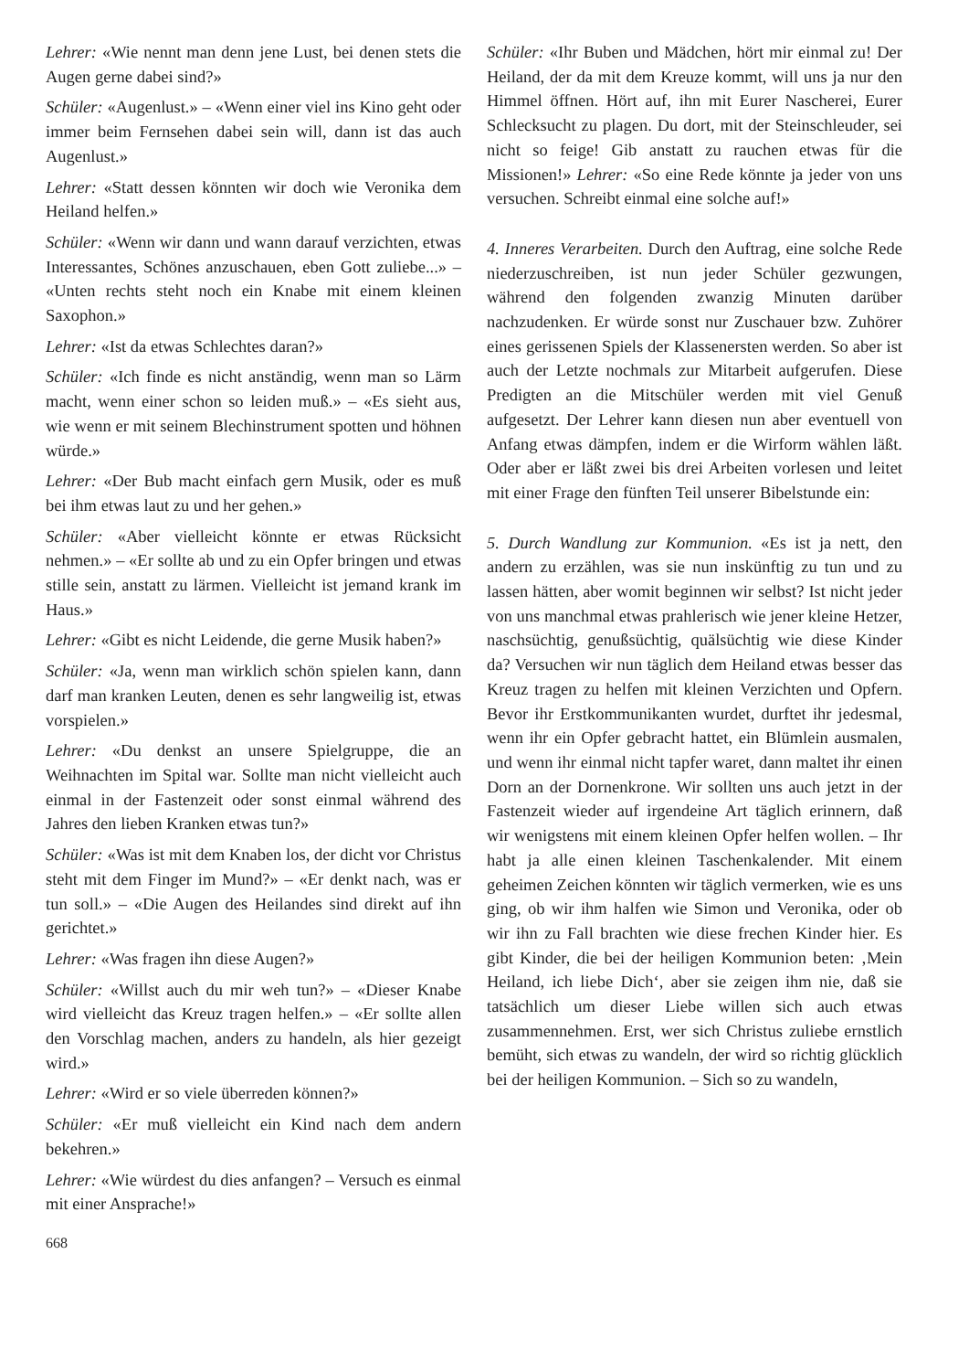Lehrer: «Wie nennt man denn jene Lust, bei denen stets die Augen gerne dabei sind?»
Schüler: «Augenlust.» – «Wenn einer viel ins Kino geht oder immer beim Fernsehen dabei sein will, dann ist das auch Augenlust.»
Lehrer: «Statt dessen könnten wir doch wie Veronika dem Heiland helfen.»
Schüler: «Wenn wir dann und wann darauf verzichten, etwas Interessantes, Schönes anzuschauen, eben Gott zuliebe...» – «Unten rechts steht noch ein Knabe mit einem kleinen Saxophon.»
Lehrer: «Ist da etwas Schlechtes daran?»
Schüler: «Ich finde es nicht anständig, wenn man so Lärm macht, wenn einer schon so leiden muß.» – «Es sieht aus, wie wenn er mit seinem Blechinstrument spotten und höhnen würde.»
Lehrer: «Der Bub macht einfach gern Musik, oder es muß bei ihm etwas laut zu und her gehen.»
Schüler: «Aber vielleicht könnte er etwas Rücksicht nehmen.» – «Er sollte ab und zu ein Opfer bringen und etwas stille sein, anstatt zu lärmen. Vielleicht ist jemand krank im Haus.»
Lehrer: «Gibt es nicht Leidende, die gerne Musik haben?»
Schüler: «Ja, wenn man wirklich schön spielen kann, dann darf man kranken Leuten, denen es sehr langweilig ist, etwas vorspielen.»
Lehrer: «Du denkst an unsere Spielgruppe, die an Weihnachten im Spital war. Sollte man nicht vielleicht auch einmal in der Fastenzeit oder sonst einmal während des Jahres den lieben Kranken etwas tun?»
Schüler: «Was ist mit dem Knaben los, der dicht vor Christus steht mit dem Finger im Mund?» – «Er denkt nach, was er tun soll.» – «Die Augen des Heilandes sind direkt auf ihn gerichtet.»
Lehrer: «Was fragen ihn diese Augen?»
Schüler: «Willst auch du mir weh tun?» – «Dieser Knabe wird vielleicht das Kreuz tragen helfen.» – «Er sollte allen den Vorschlag machen, anders zu handeln, als hier gezeigt wird.»
Lehrer: «Wird er so viele überreden können?»
Schüler: «Er muß vielleicht ein Kind nach dem andern bekehren.»
Lehrer: «Wie würdest du dies anfangen? – Versuch es einmal mit einer Ansprache!»
668
Schüler: «Ihr Buben und Mädchen, hört mir einmal zu! Der Heiland, der da mit dem Kreuze kommt, will uns ja nur den Himmel öffnen. Hört auf, ihn mit Eurer Nascherei, Eurer Schlecksucht zu plagen. Du dort, mit der Steinschleuder, sei nicht so feige! Gib anstatt zu rauchen etwas für die Missionen!» Lehrer: «So eine Rede könnte ja jeder von uns versuchen. Schreibt einmal eine solche auf!»
4. Inneres Verarbeiten. Durch den Auftrag, eine solche Rede niederzuschreiben, ist nun jeder Schüler gezwungen, während den folgenden zwanzig Minuten darüber nachzudenken. Er würde sonst nur Zuschauer bzw. Zuhörer eines gerissenen Spiels der Klassenersten werden. So aber ist auch der Letzte nochmals zur Mitarbeit aufgerufen. Diese Predigten an die Mitschüler werden mit viel Genuß aufgesetzt. Der Lehrer kann diesen nun aber eventuell von Anfang etwas dämpfen, indem er die Wirform wählen läßt. Oder aber er läßt zwei bis drei Arbeiten vorlesen und leitet mit einer Frage den fünften Teil unserer Bibelstunde ein:
5. Durch Wandlung zur Kommunion. «Es ist ja nett, den andern zu erzählen, was sie nun inskünftig zu tun und zu lassen hätten, aber womit beginnen wir selbst? Ist nicht jeder von uns manchmal etwas prahlerisch wie jener kleine Hetzer, naschsüchtig, genußsüchtig, quälsüchtig wie diese Kinder da? Versuchen wir nun täglich dem Heiland etwas besser das Kreuz tragen zu helfen mit kleinen Verzichten und Opfern. Bevor ihr Erstkommunikanten wurdet, durftet ihr jedesmal, wenn ihr ein Opfer gebracht hattet, ein Blümlein ausmalen, und wenn ihr einmal nicht tapfer waret, dann maltet ihr einen Dorn an der Dornenkrone. Wir sollten uns auch jetzt in der Fastenzeit wieder auf irgendeine Art täglich erinnern, daß wir wenigstens mit einem kleinen Opfer helfen wollen. – Ihr habt ja alle einen kleinen Taschenkalender. Mit einem geheimen Zeichen könnten wir täglich vermerken, wie es uns ging, ob wir ihm halfen wie Simon und Veronika, oder ob wir ihn zu Fall brachten wie diese frechen Kinder hier. Es gibt Kinder, die bei der heiligen Kommunion beten: ‚Mein Heiland, ich liebe Dich‘, aber sie zeigen ihm nie, daß sie tatsächlich um dieser Liebe willen sich auch etwas zusammennehmen. Erst, wer sich Christus zuliebe ernstlich bemüht, sich etwas zu wandeln, der wird so richtig glücklich bei der heiligen Kommunion. – Sich so zu wandeln,